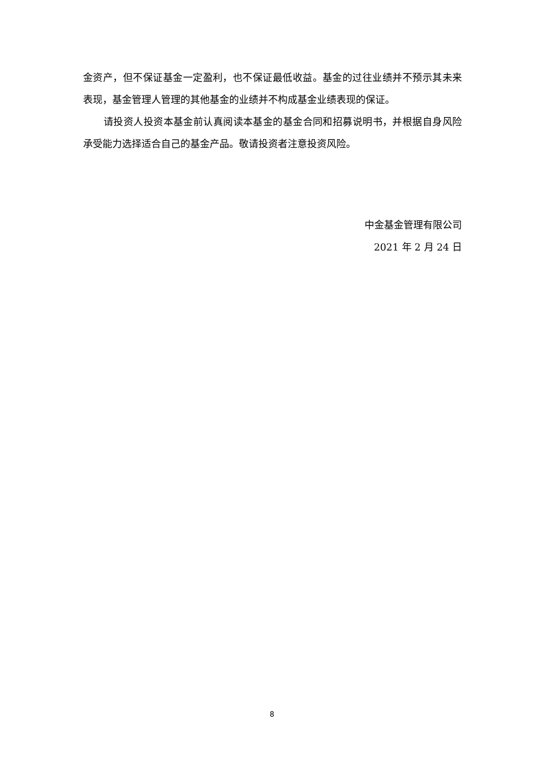金资产，但不保证基金一定盈利，也不保证最低收益。基金的过往业绩并不预示其未来表现，基金管理人管理的其他基金的业绩并不构成基金业绩表现的保证。
请投资人投资本基金前认真阅读本基金的基金合同和招募说明书，并根据自身风险承受能力选择适合自己的基金产品。敬请投资者注意投资风险。
中金基金管理有限公司
2021 年 2 月 24 日
8